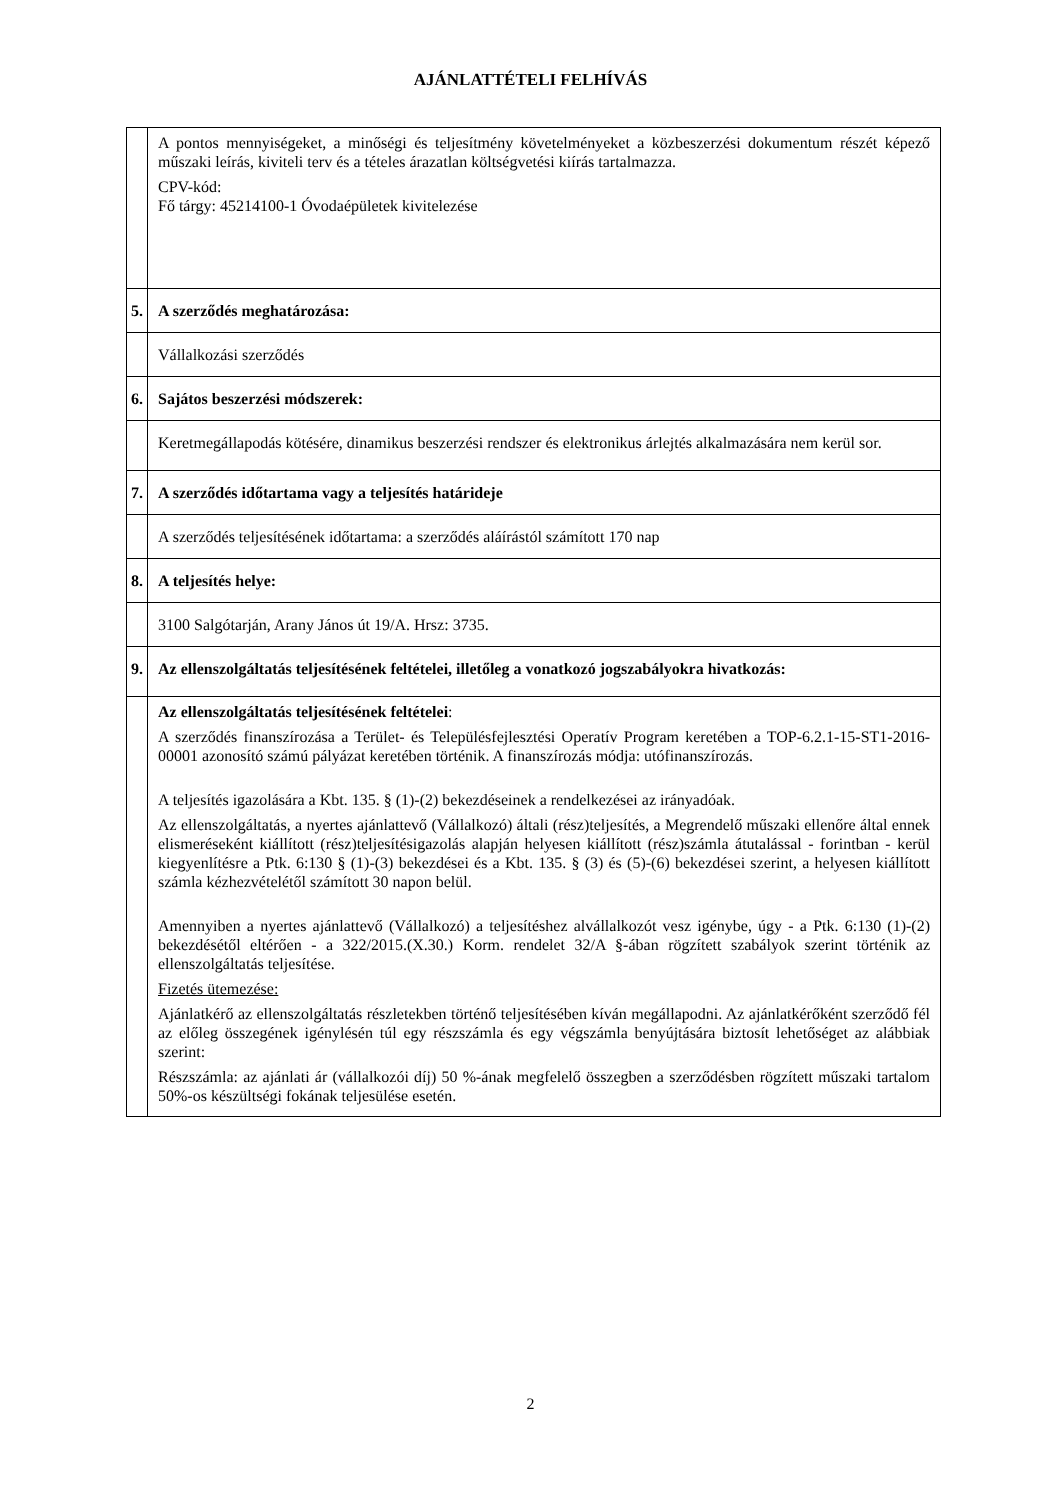AJÁNLATTÉTELI FELHÍVÁS
| | A pontos mennyiségeket, a minőségi és teljesítmény követelményeket a közbeszerzési dokumentum részét képező műszaki leírás, kiviteli terv és a tételes árazatlan költségvetési kiírás tartalmazza. CPV-kód: Fő tárgy: 45214100-1 Óvodaépületek kivitelezése |
| 5. | A szerződés meghatározása: |
| | Vállalkozási szerződés |
| 6. | Sajátos beszerzési módszerek: |
| | Keretmegállapodás kötésére, dinamikus beszerzési rendszer és elektronikus árlejtés alkalmazására nem kerül sor. |
| 7. | A szerződés időtartama vagy a teljesítés határideje |
| | A szerződés teljesítésének időtartama: a szerződés aláírástól számított 170 nap |
| 8. | A teljesítés helye: |
| | 3100 Salgótarján, Arany János út 19/A. Hrsz: 3735. |
| 9. | Az ellenszolgáltatás teljesítésének feltételei, illetőleg a vonatkozó jogszabályokra hivatkozás: |
| | Az ellenszolgáltatás teljesítésének feltételei : A szerződés finanszírozása a Terület- és Településfejlesztési Operatív Program keretében a TOP-6.2.1-15-ST1-2016-00001 azonosító számú pályázat keretében történik. A finanszírozás módja: utófinanszírozás. A teljesítés igazolására a Kbt. 135. § (1)-(2) bekezdéseinek a rendelkezései az irányadóak. Az ellenszolgáltatás, a nyertes ajánlattevő (Vállalkozó) általi (rész)teljesítés, a Megrendelő műszaki ellenőre által ennek elismeréseként kiállított (rész)teljesítésigazolás alapján helyesen kiállított (rész)számla átutalással - forintban - kerül kiegyenlítésre a Ptk. 6:130 § (1)-(3) bekezdései és a Kbt. 135. § (3) és (5)-(6) bekezdései szerint, a helyesen kiállított számla kézhezvételétől számított 30 napon belül. Amennyiben a nyertes ajánlattevő (Vállalkozó) a teljesítéshez alvállalkozót vesz igénybe, úgy - a Ptk. 6:130 (1)-(2) bekezdésétől eltérően - a 322/2015.(X.30.) Korm. rendelet 32/A §-ában rögzített szabályok szerint történik az ellenszolgáltatás teljesítése. Fizetés ütemezése: Ajánlatkérő az ellenszolgáltatás részletekben történő teljesítésében kíván megállapodni. Az ajánlatkérőként szerződő fél az előleg összegének igénylésén túl egy részszámla és egy végszámla benyújtására biztosít lehetőséget az alábbiak szerint: Részszámla: az ajánlati ár (vállalkozói díj) 50 %-ának megfelelő összegben a szerződésben rögzített műszaki tartalom 50%-os készültségi fokának teljesülése esetén. |
2